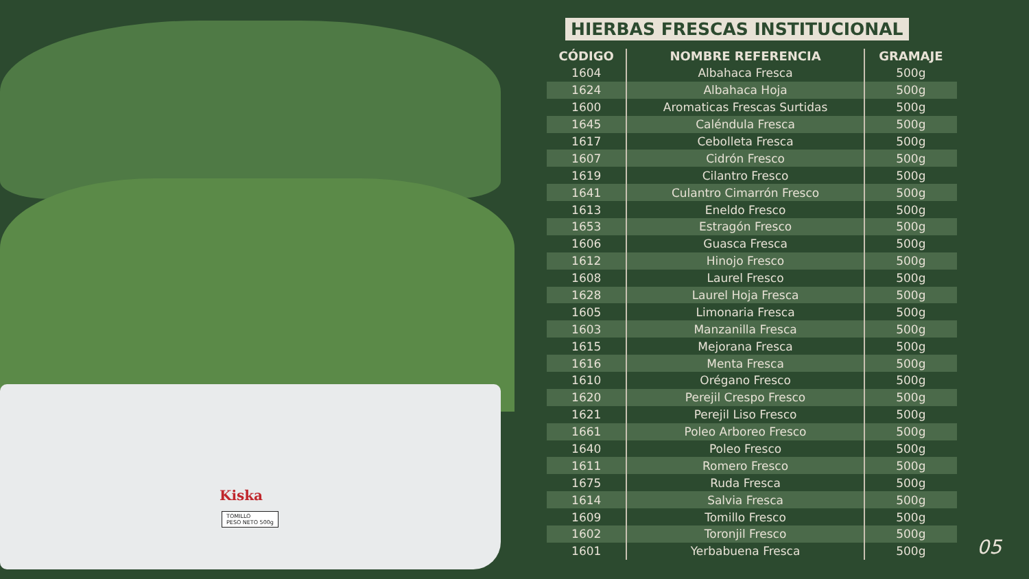Kiska
TOMILLO
PESO NETO 500g
HIERBAS FRESCAS INSTITUCIONAL
| CÓDIGO | NOMBRE REFERENCIA | GRAMAJE |
| --- | --- | --- |
| 1604 | Albahaca Fresca | 500g |
| 1624 | Albahaca Hoja | 500g |
| 1600 | Aromaticas Frescas Surtidas | 500g |
| 1645 | Caléndula Fresca | 500g |
| 1617 | Cebolleta Fresca | 500g |
| 1607 | Cidrón Fresco | 500g |
| 1619 | Cilantro Fresco | 500g |
| 1641 | Culantro Cimarrón Fresco | 500g |
| 1613 | Eneldo Fresco | 500g |
| 1653 | Estragón Fresco | 500g |
| 1606 | Guasca Fresca | 500g |
| 1612 | Hinojo Fresco | 500g |
| 1608 | Laurel Fresco | 500g |
| 1628 | Laurel Hoja Fresca | 500g |
| 1605 | Limonaria Fresca | 500g |
| 1603 | Manzanilla Fresca | 500g |
| 1615 | Mejorana Fresca | 500g |
| 1616 | Menta Fresca | 500g |
| 1610 | Orégano Fresco | 500g |
| 1620 | Perejil Crespo Fresco | 500g |
| 1621 | Perejil Liso Fresco | 500g |
| 1661 | Poleo Arboreo Fresco | 500g |
| 1640 | Poleo Fresco | 500g |
| 1611 | Romero Fresco | 500g |
| 1675 | Ruda Fresca | 500g |
| 1614 | Salvia Fresca | 500g |
| 1609 | Tomillo Fresco | 500g |
| 1602 | Toronjil Fresco | 500g |
| 1601 | Yerbabuena Fresca | 500g |
05